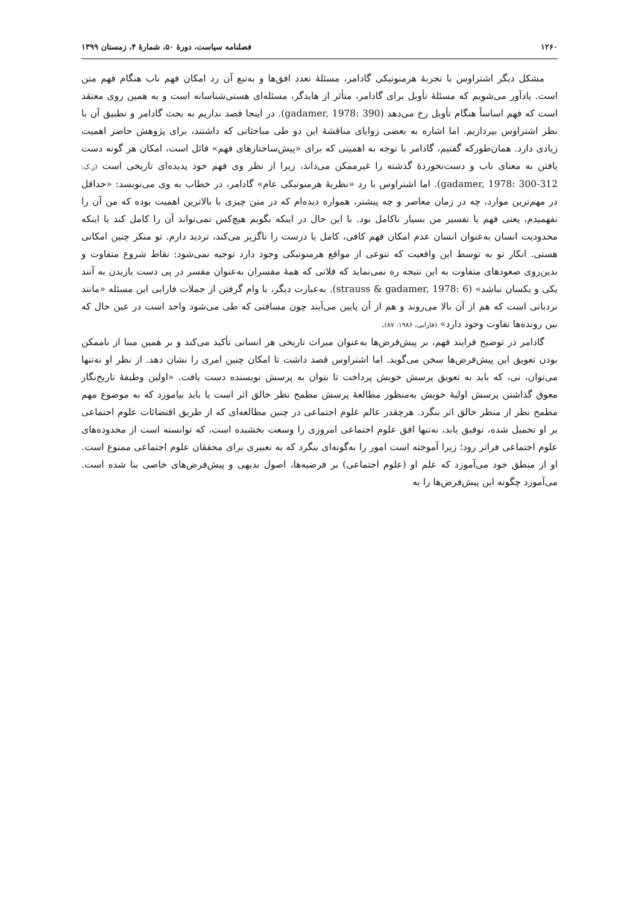۱۲۶۰ فصلنامه سیاست، دورهٔ ۵۰، شمارهٔ ۴، زمستان ۱۳۹۹
مشکل دیگر اشتراوس با تجربهٔ هرمنوتیکی گادامر، مسئلهٔ تعدد افق‌ها و به‌تبع آن رد امکان فهم ناب هنگام فهم متن است. یادآور می‌شویم که مسئلهٔ تأویل برای گادامر، متأثر از هایدگر، مسئله‌ای هستی‌شناسانه است و به همین روی معتقد است که فهم اساساً هنگام تأویل رخ می‌دهد (gadamer, 1978: 390). در اینجا قصد نداریم به بحث گادامر و تطبیق آن با نظر اشتراوس بپردازیم. اما اشاره به بعضی زوایای مناقشهٔ این دو طی مباحثاتی که داشتند، برای پژوهش حاضر اهمیت زیادی دارد. همان‌طورکه گفتیم، گادامر با توجه به اهمیتی که برای «پیش‌ساختارهای فهم» قائل است، امکان هر گونه دست یافتن به معنای ناب و دست‌نخوردهٔ گذشته را غیرممکن می‌داند، زیرا از نظر وی فهم خود پدیده‌ای تاریخی است (ر.ک: gadamer, 1978: 300-312). اما اشتراوس با رد «نظریهٔ هرمنوتیکی عام» گادامر، در خطاب به وی می‌نویسد: «حداقل در مهم‌ترین موارد، چه در زمان معاصر و چه پیشتر، همواره دیده‌ام که در متن چیزی با بالاترین اهمیت بوده که من آن را نفهمیدم، یعنی فهم یا تفسیر من بسیار ناکامل بود. با این حال در اینکه بگویم هیچ‌کس نمی‌تواند آن را کامل کند یا اینکه محدودیت انسان به‌عنوان انسان عدم امکان فهم کافی، کامل یا درست را ناگزیر می‌کند، تردید دارم. تو منکر چنین امکانی هستی. انکار تو به توسط این واقعیت که تنوعی از مواقع هرمنوتیکی وجود دارد توجیه نمی‌شود: نقاط شروع متفاوت و بدین‌روی صعودهای متفاوت به این نتیجه ره نمی‌نماید که فلاتی که همهٔ مفسران به‌عنوان مفسر در پی دست یازیدن به آنند یکی و یکسان نباشد» (strauss & gadamer, 1978: 6). به‌عبارت دیگر، با وام گرفتن از جملات فارابی این مسئله «مانند نردبانی است که هم از آن بالا می‌روند و هم از آن پایین می‌آیند چون مسافتی که طی می‌شود واحد است در عین حال که بین رونده‌ها تفاوت وجود دارد» (فارابی، ۱۹۸۶: ۸۷).
گادامر در توضیح فرایند فهم، بر پیش‌فرض‌ها به‌عنوان میراث تاریخی هر انسانی تأکید می‌کند و بر همین مبنا از ناممکن بودن تعویق این پیش‌فرض‌ها سخن می‌گوید. اما اشتراوس قصد داشت تا امکان چنین امری را نشان دهد. از نظر او نه‌تنها می‌توان، نی، که باید به تعویق پرسش خویش پرداخت تا بتوان به پرسش نویسنده دست یافت. «اولین وظیفهٔ تاریخ‌نگار معوق گذاشتن پرسش اولیهٔ خویش به‌منظور مطالعهٔ پرسش مطمح نظر خالق اثر است یا باید بیاموزد که به موضوع مهم مطمح نظر از منظر خالق اثر بنگرد. هرچقدر عالم علوم اجتماعی در چنین مطالعه‌ای که از طریق اقتضائات علوم اجتماعی بر او تحمیل شده، توفیق یابد، نه‌تنها افق علوم اجتماعی امروزی را وسعت بخشیده است، که توانسته است از محدوده‌های علوم اجتماعی فراتر رود؛ زیرا آموخته است امور را به‌گونه‌ای بنگرد که به تعبیری برای محققان علوم اجتماعی ممنوع است. او از منطق خود می‌آموزد که علم او (علوم اجتماعی) بر فرضیه‌ها، اصول بدیهی و پیش‌فرض‌های خاصی بنا شده است. می‌آموزد چگونه این پیش‌فرض‌ها را به